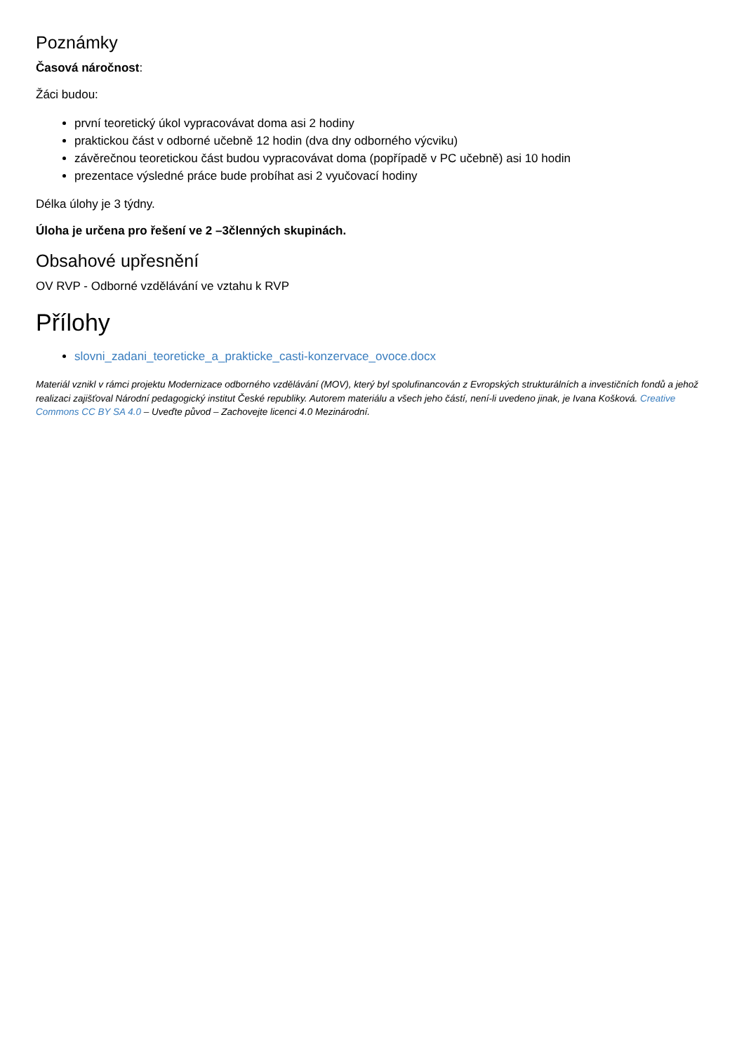Poznámky
Časová náročnost:
Žáci budou:
první teoretický úkol vypracovávat doma asi 2 hodiny
praktickou část v odborné učebně 12 hodin (dva dny odborného výcviku)
závěrečnou teoretickou část budou vypracovávat doma (popřípadě v PC učebně) asi 10 hodin
prezentace výsledné práce bude probíhat asi 2 vyučovací hodiny
Délka úlohy je 3 týdny.
Úloha je určena pro řešení ve 2 –3členných skupinách.
Obsahové upřesnění
OV RVP - Odborné vzdělávání ve vztahu k RVP
Přílohy
slovni_zadani_teoreticke_a_prakticke_casti-konzervace_ovoce.docx
Materiál vznikl v rámci projektu Modernizace odborného vzdělávání (MOV), který byl spolufinancován z Evropských strukturálních a investičních fondů a jehož realizaci zajišťoval Národní pedagogický institut České republiky. Autorem materiálu a všech jeho částí, není-li uvedeno jinak, je Ivana Košková. Creative Commons CC BY SA 4.0 – Uveďte původ – Zachovejte licenci 4.0 Mezinárodní.